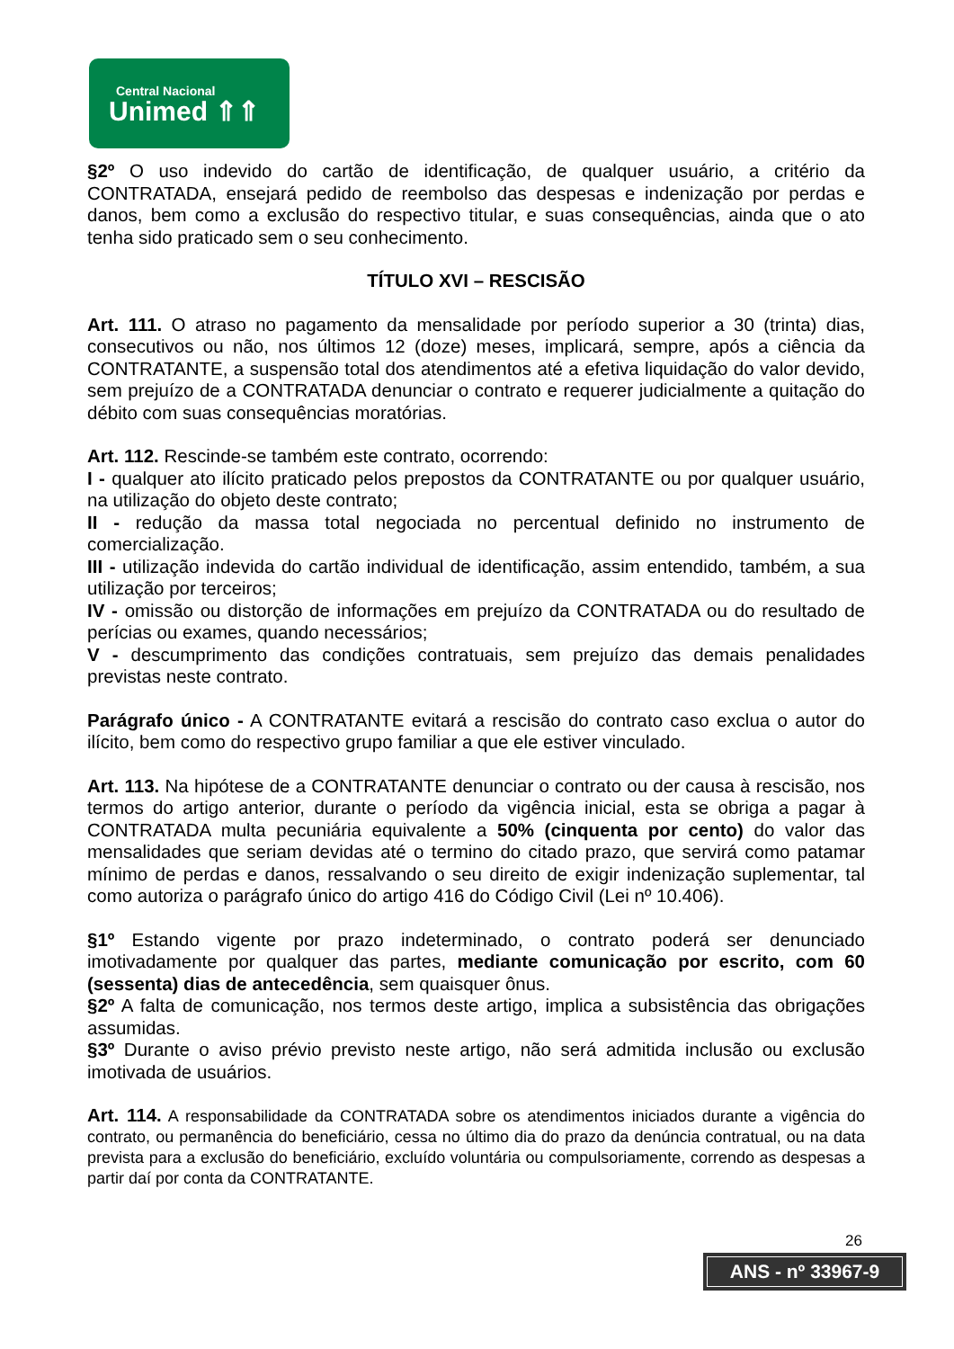Central Nacional
Unimed ⇑⇑
§2º O uso indevido do cartão de identificação, de qualquer usuário, a critério da CONTRATADA, ensejará pedido de reembolso das despesas e indenização por perdas e danos, bem como a exclusão do respectivo titular, e suas consequências, ainda que o ato tenha sido praticado sem o seu conhecimento.
TÍTULO XVI – RESCISÃO
Art. 111. O atraso no pagamento da mensalidade por período superior a 30 (trinta) dias, consecutivos ou não, nos últimos 12 (doze) meses, implicará, sempre, após a ciência da CONTRATANTE, a suspensão total dos atendimentos até a efetiva liquidação do valor devido, sem prejuízo de a CONTRATADA denunciar o contrato e requerer judicialmente a quitação do débito com suas consequências moratórias.
Art. 112. Rescinde-se também este contrato, ocorrendo:
I - qualquer ato ilícito praticado pelos prepostos da CONTRATANTE ou por qualquer usuário, na utilização do objeto deste contrato;
II - redução da massa total negociada no percentual definido no instrumento de comercialização.
III - utilização indevida do cartão individual de identificação, assim entendido, também, a sua utilização por terceiros;
IV - omissão ou distorção de informações em prejuízo da CONTRATADA ou do resultado de perícias ou exames, quando necessários;
V - descumprimento das condições contratuais, sem prejuízo das demais penalidades previstas neste contrato.
Parágrafo único - A CONTRATANTE evitará a rescisão do contrato caso exclua o autor do ilícito, bem como do respectivo grupo familiar a que ele estiver vinculado.
Art. 113. Na hipótese de a CONTRATANTE denunciar o contrato ou der causa à rescisão, nos termos do artigo anterior, durante o período da vigência inicial, esta se obriga a pagar à CONTRATADA multa pecuniária equivalente a 50% (cinquenta por cento) do valor das mensalidades que seriam devidas até o termino do citado prazo, que servirá como patamar mínimo de perdas e danos, ressalvando o seu direito de exigir indenização suplementar, tal como autoriza o parágrafo único do artigo 416 do Código Civil (Lei nº 10.406).
§1º Estando vigente por prazo indeterminado, o contrato poderá ser denunciado imotivadamente por qualquer das partes, mediante comunicação por escrito, com 60 (sessenta) dias de antecedência, sem quaisquer ônus.
§2º A falta de comunicação, nos termos deste artigo, implica a subsistência das obrigações assumidas.
§3º Durante o aviso prévio previsto neste artigo, não será admitida inclusão ou exclusão imotivada de usuários.
Art. 114. A responsabilidade da CONTRATADA sobre os atendimentos iniciados durante a vigência do contrato, ou permanência do beneficiário, cessa no último dia do prazo da denúncia contratual, ou na data prevista para a exclusão do beneficiário, excluído voluntária ou compulsoriamente, correndo as despesas a partir daí por conta da CONTRATANTE.
26
ANS - nº 33967-9